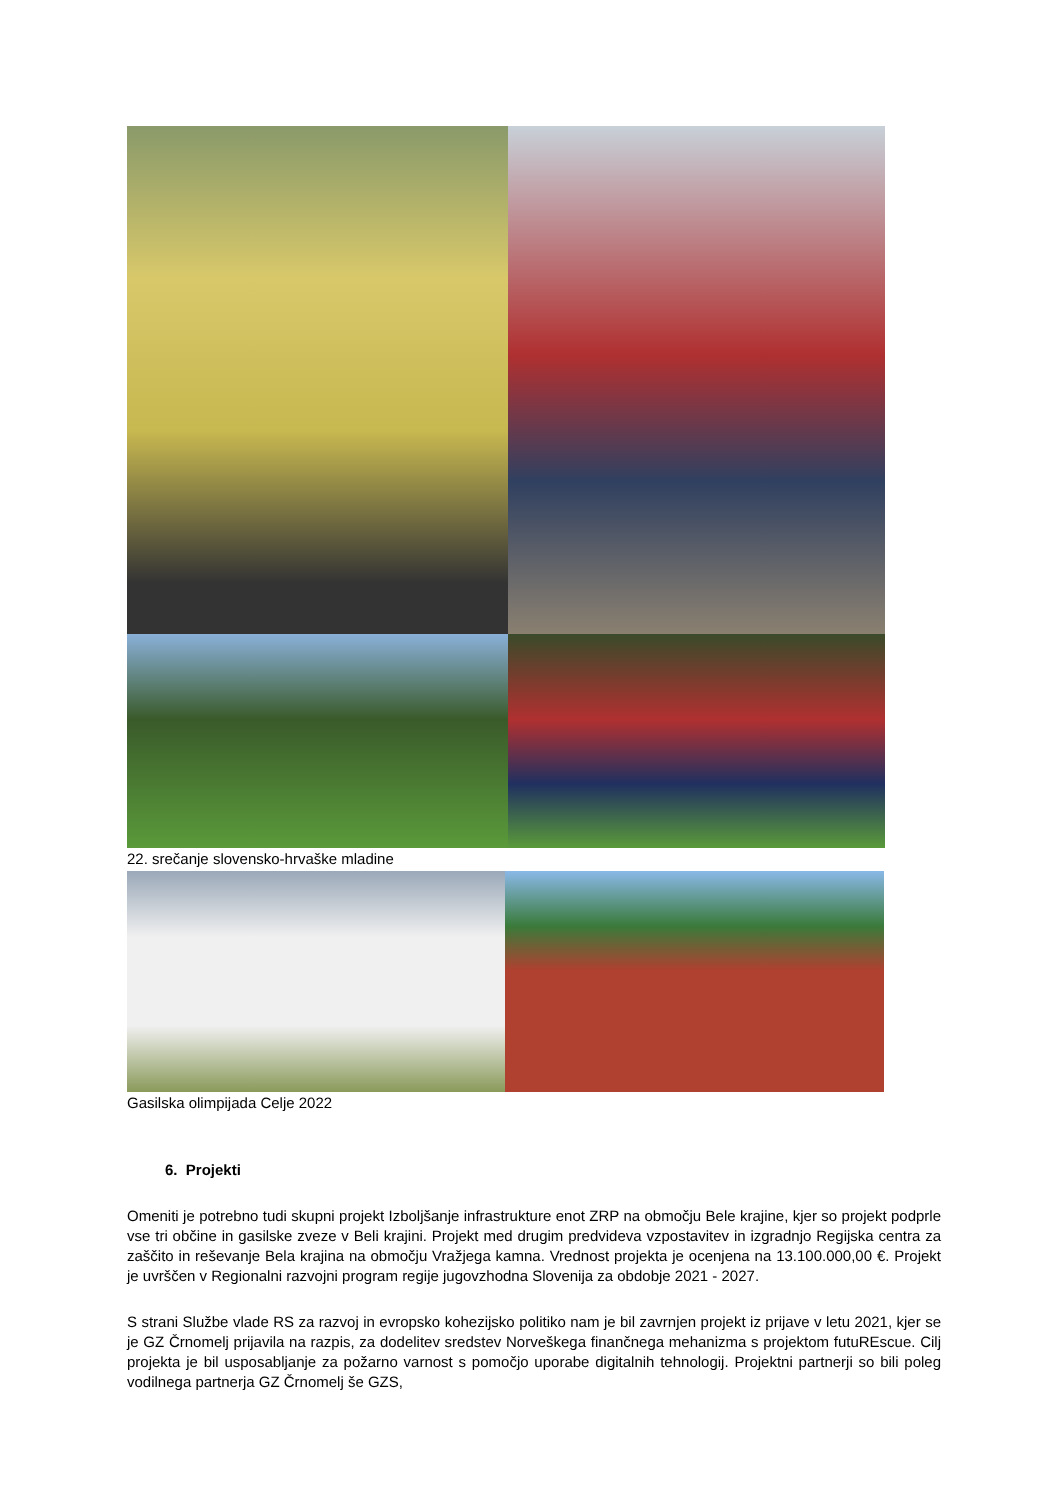22. srečanje slovensko-hrvaške mladine
Gasilska olimpijada Celje 2022
6. Projekti
Omeniti je potrebno tudi skupni projekt Izboljšanje infrastrukture enot ZRP na območju Bele krajine, kjer so projekt podprle vse tri občine in gasilske zveze v Beli krajini. Projekt med drugim predvideva vzpostavitev in izgradnjo Regijska centra za zaščito in reševanje Bela krajina na območju Vražjega kamna. Vrednost projekta je ocenjena na 13.100.000,00 €. Projekt je uvrščen v Regionalni razvojni program regije jugovzhodna Slovenija za obdobje 2021 - 2027.
S strani Službe vlade RS za razvoj in evropsko kohezijsko politiko nam je bil zavrnjen projekt iz prijave v letu 2021, kjer se je GZ Črnomelj prijavila na razpis, za dodelitev sredstev Norveškega finančnega mehanizma s projektom futuREscue. Cilj projekta je bil usposabljanje za požarno varnost s pomočjo uporabe digitalnih tehnologij. Projektni partnerji so bili poleg vodilnega partnerja GZ Črnomelj še GZS,